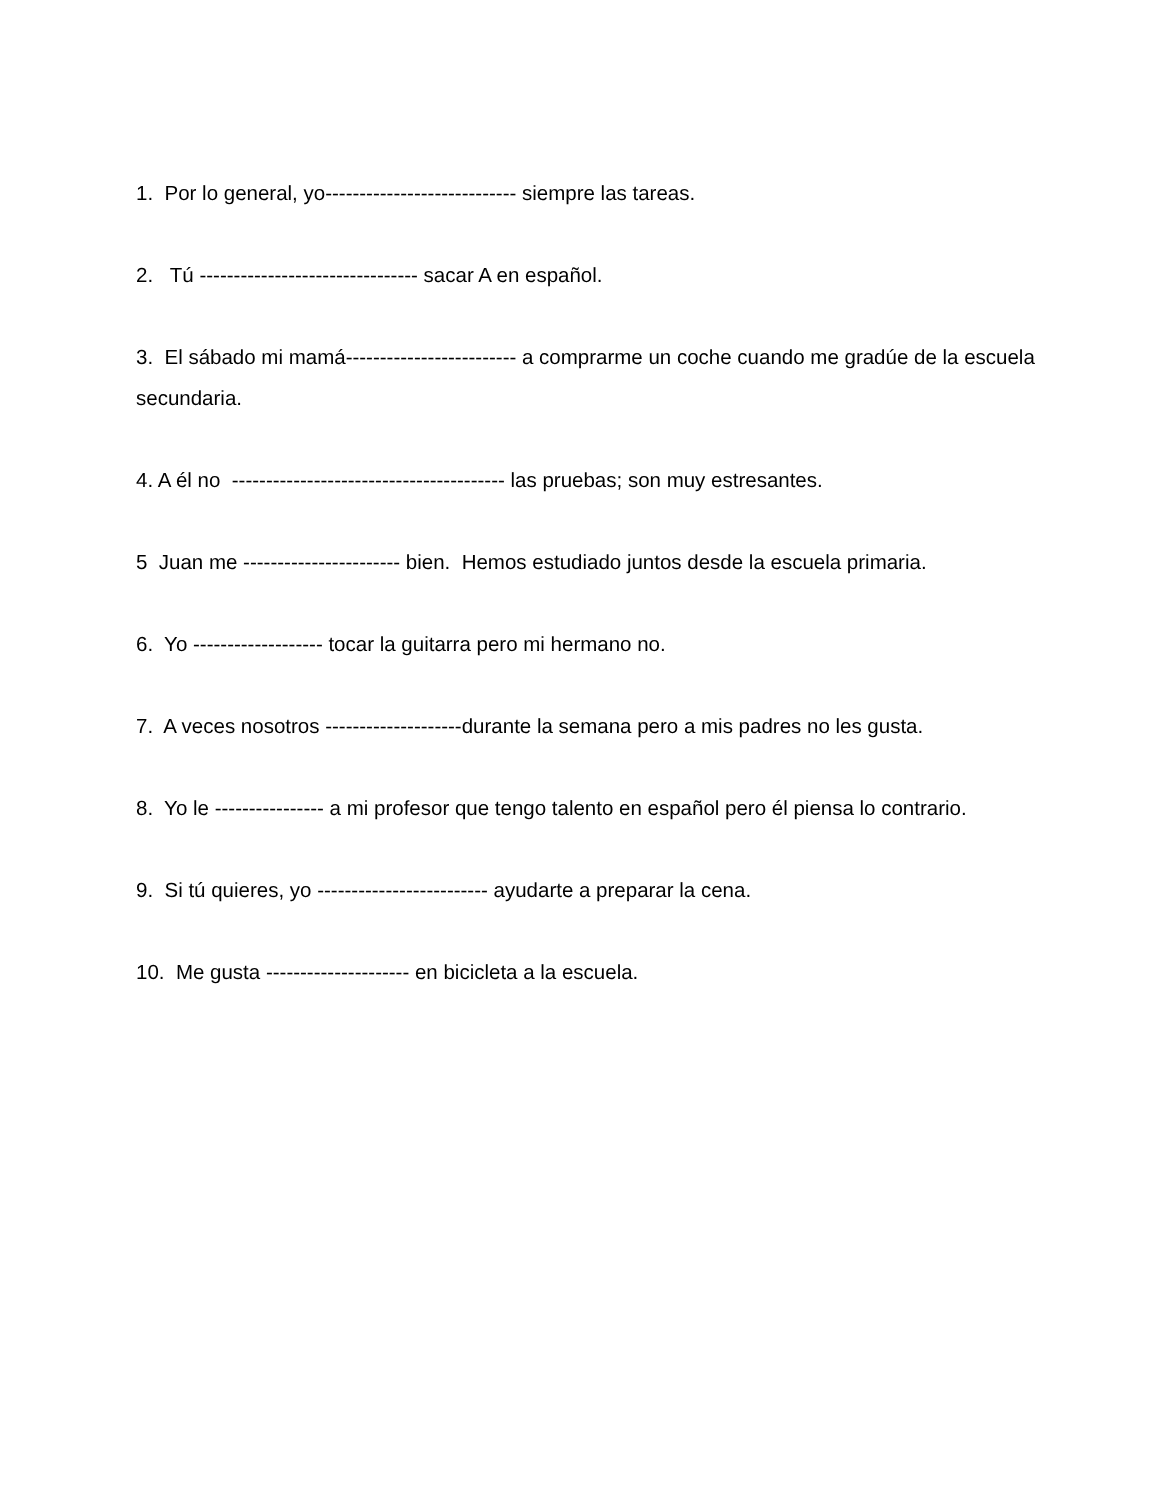1. Por lo general, yo---------------------------- siempre las tareas.
2. Tú -------------------------------- sacar A en español.
3. El sábado mi mamá------------------------- a comprarme un coche cuando me gradúe de la escuela secundaria.
4. A él no ---------------------------------------- las pruebas; son muy estresantes.
5 Juan me ----------------------- bien. Hemos estudiado juntos desde la escuela primaria.
6. Yo ------------------- tocar la guitarra pero mi hermano no.
7. A veces nosotros --------------------durante la semana pero a mis padres no les gusta.
8. Yo le ---------------- a mi profesor que tengo talento en español pero él piensa lo contrario.
9. Si tú quieres, yo ------------------------- ayudarte a preparar la cena.
10. Me gusta --------------------- en bicicleta a la escuela.